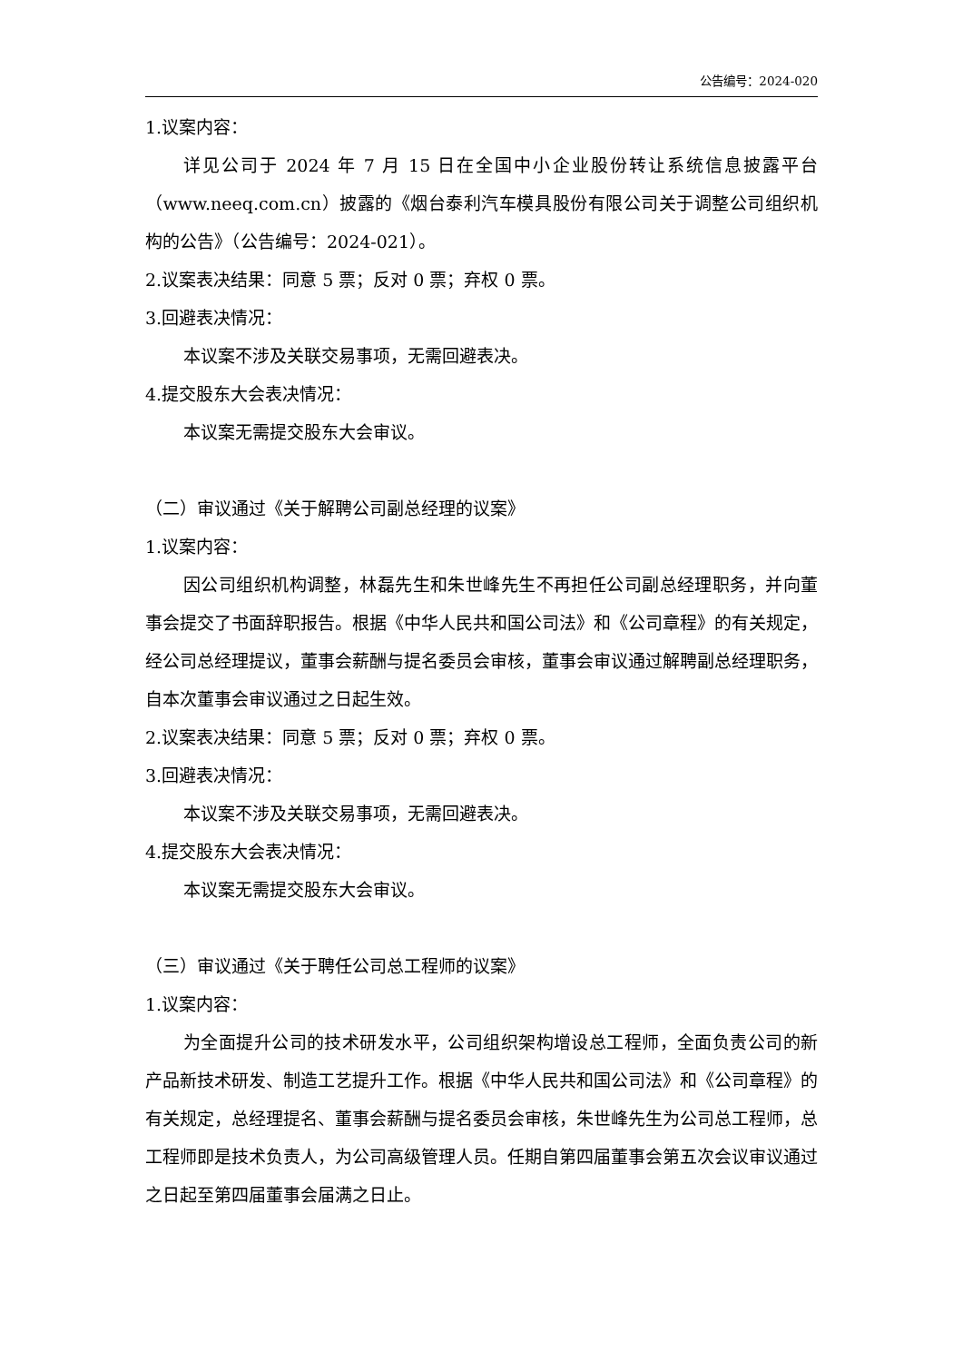公告编号：2024-020
1.议案内容：
详见公司于 2024 年 7 月 15 日在全国中小企业股份转让系统信息披露平台（www.neeq.com.cn）披露的《烟台泰利汽车模具股份有限公司关于调整公司组织机构的公告》（公告编号：2024-021）。
2.议案表决结果：同意 5 票；反对 0 票；弃权 0 票。
3.回避表决情况：
本议案不涉及关联交易事项，无需回避表决。
4.提交股东大会表决情况：
本议案无需提交股东大会审议。
（二）审议通过《关于解聘公司副总经理的议案》
1.议案内容：
因公司组织机构调整，林磊先生和朱世峰先生不再担任公司副总经理职务，并向董事会提交了书面辞职报告。根据《中华人民共和国公司法》和《公司章程》的有关规定，经公司总经理提议，董事会薪酬与提名委员会审核，董事会审议通过解聘副总经理职务，自本次董事会审议通过之日起生效。
2.议案表决结果：同意 5 票；反对 0 票；弃权 0 票。
3.回避表决情况：
本议案不涉及关联交易事项，无需回避表决。
4.提交股东大会表决情况：
本议案无需提交股东大会审议。
（三）审议通过《关于聘任公司总工程师的议案》
1.议案内容：
为全面提升公司的技术研发水平，公司组织架构增设总工程师，全面负责公司的新产品新技术研发、制造工艺提升工作。根据《中华人民共和国公司法》和《公司章程》的有关规定，总经理提名、董事会薪酬与提名委员会审核，朱世峰先生为公司总工程师，总工程师即是技术负责人，为公司高级管理人员。任期自第四届董事会第五次会议审议通过之日起至第四届董事会届满之日止。